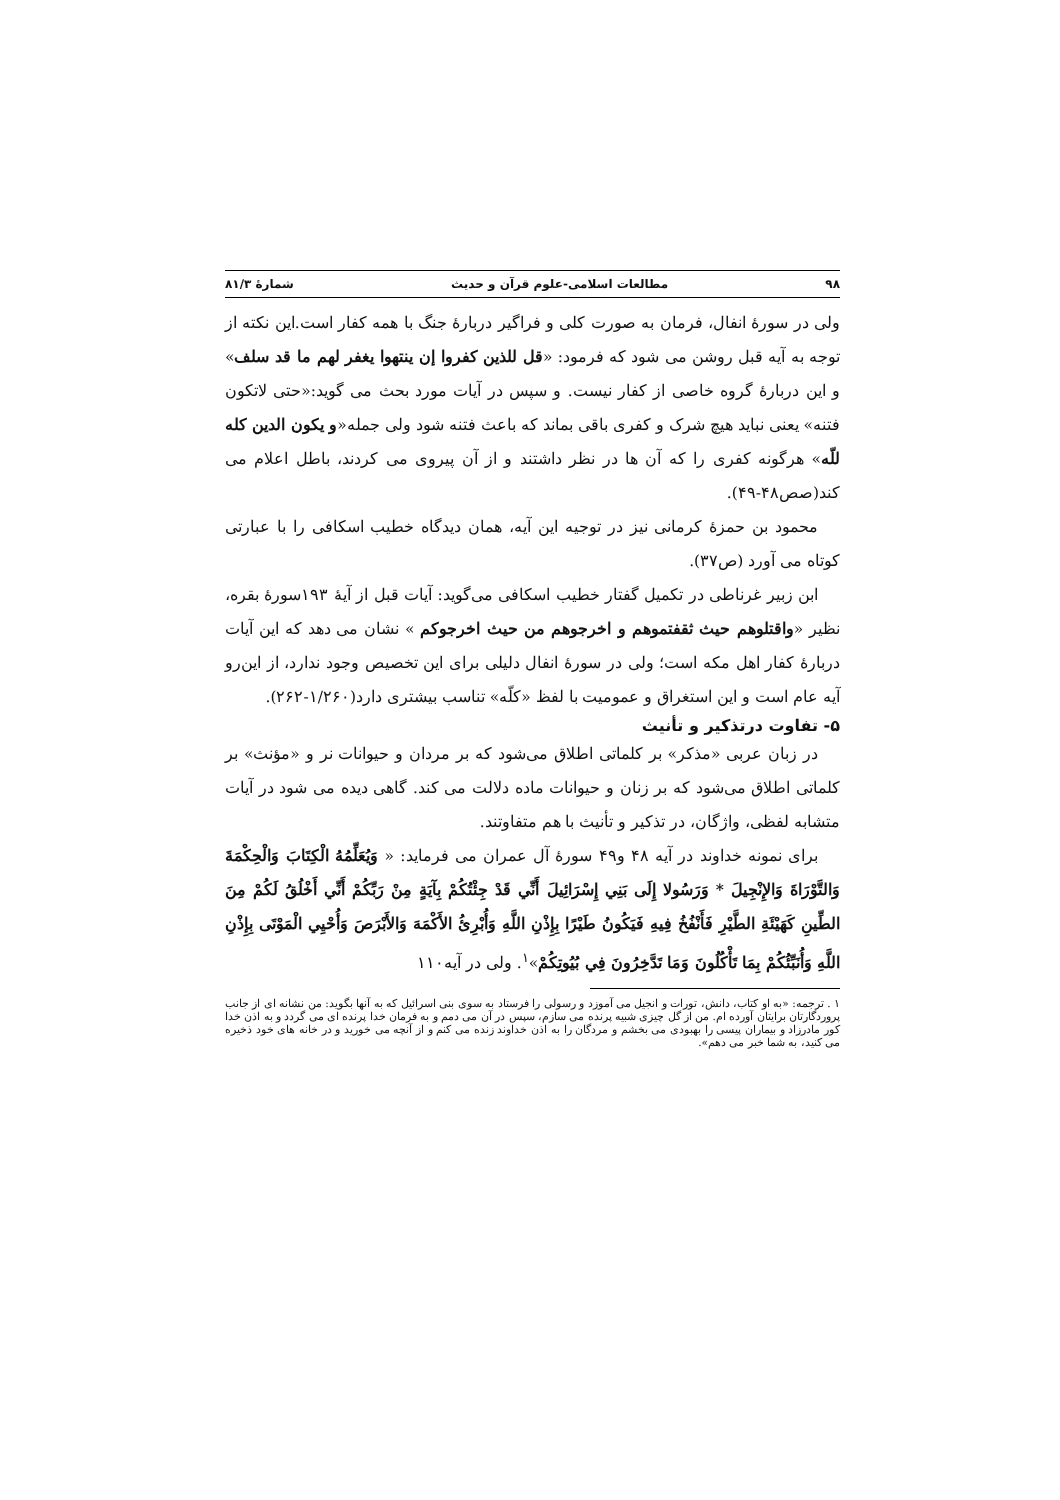۹۸ مطالعات اسلامی-علوم قرآن و حدیث شمارهٔ ۸۱/۳
ولی در سورهٔ انفال، فرمان به صورت کلی و فراگیر دربارهٔ جنگ با همه کفار است.این نکته از توجه به آیه قبل روشن می شود که فرمود: «قل للذین کفروا إن ینتهوا یغفر لهم ما قد سلف» و این دربارهٔ گروه خاصی از کفار نیست. و سپس در آیات مورد بحث می گوید:«حتی لاتکون فتنه» یعنی نباید هیچ شرک و کفری باقی بماند که باعث فتنه شود ولی جمله«و یکون الدین کله للّه» هرگونه کفری را که آن ها در نظر داشتند و از آن پیروی می کردند، باطل اعلام می کند(صص۴۸-۴۹).
محمود بن حمزهٔ کرمانی نیز در توجیه این آیه، همان دیدگاه خطیب اسکافی را با عبارتی کوتاه می آورد (ص۳۷).
ابن زبیر غرناطی در تکمیل گفتار خطیب اسکافی می‌گوید: آیات قبل از آیهٔ ۱۹۳سورهٔ بقره، نظیر «واقتلوهم حیث ثقفتموهم و اخرجوهم من حیث اخرجوکم » نشان می دهد که این آیات دربارهٔ کفار اهل مکه است؛ ولی در سورهٔ انفال دلیلی برای این تخصیص وجود ندارد، از این‌رو آیه عام است و این استغراق و عمومیت با لفظ «کلّه» تناسب بیشتری دارد(۱/۲۶۰-۲۶۲).
۵- تفاوت درتذکیر و تأنیث
در زبان عربی «مذکر» بر کلماتی اطلاق می‌شود که بر مردان و حیوانات نر و «مؤنث» بر کلماتی اطلاق می‌شود که بر زنان و حیوانات ماده دلالت می کند. گاهی دیده می شود در آیات متشابه لفظی، واژگان، در تذکیر و تأنیث با هم متفاوتند.
برای نمونه خداوند در آیه ۴۸ و۴۹ سورهٔ آل عمران می فرماید: « وَيُعَلِّمُهُ الْكِتَابَ وَالْحِكْمَةَ وَالتَّوْرَاةَ وَالإِنْجِيلَ * وَرَسُولا إِلَى بَنِي إِسْرَائِيلَ أَنِّي قَدْ جِئْتُكُمْ بِآيَةٍ مِنْ رَبِّكُمْ أَنِّي أَخْلُقُ لَكُمْ مِنَ الطِّينِ كَهَيْئَةِ الطَّيْرِ فَأَنْفُخُ فِيهِ فَيَكُونُ طَيْرًا بِإِذْنِ اللَّهِ وَأُبْرِئُ الأَكْمَهَ وَالأَبْرَصَ وَأُحْيِي الْمَوْتَى بِإِذْنِ اللَّهِ وَأُنَبِّئُكُمْ بِمَا تَأْكُلُونَ وَمَا تَدَّخِرُونَ فِي بُيُوتِكُمْ»<sup>۱</sup>. ولی در آیه۱۱۰
۱ . ترجمه: «به او کتاب، دانش، تورات و انجیل می آموزد و رسولی را فرستاد به سوی بنی اسرائیل که به آنها بگوید: من نشانه ای از جانب پروردگارتان برایتان آورده ام. من از گل چیزی شبیه پرنده می سازم، سپس در آن می دمم و به فرمان خدا پرنده ای می گردد و به اذن خدا کور مادرزاد و بیماران پیسی را بهبودی می بخشم و مردگان را به اذن خداوند زنده می کنم و از آنچه می خورید و در خانه های خود ذخیره می کنید، به شما خبر می دهم».